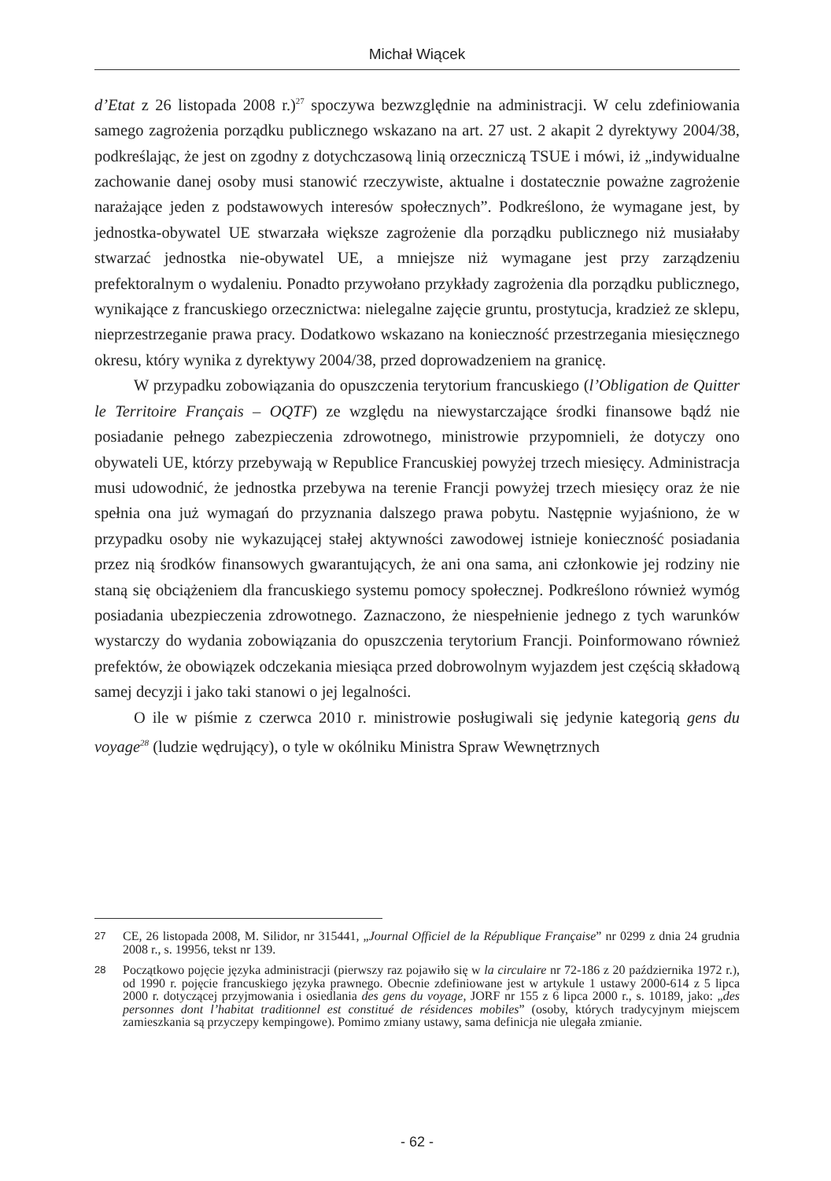Michał Wiącek
d’Etat z 26 listopada 2008 r.)<sup>27</sup> spoczywa bezwzględnie na administracji. W celu zdefiniowania samego zagrożenia porządku publicznego wskazano na art. 27 ust. 2 akapit 2 dyrektywy 2004/38, podkreślając, że jest on zgodny z dotychczasową linią orzeczniczą TSUE i mówi, iż „indywidualne zachowanie danej osoby musi stanowić rzeczywiste, aktualne i dostatecznie poważne zagrożenie narażające jeden z podstawowych interesów społecznych”. Podkreślono, że wymagane jest, by jednostka-obywatel UE stwarzała większe zagrożenie dla porządku publicznego niż musiałaby stwarzać jednostka nie-obywatel UE, a mniejsze niż wymagane jest przy zarządzeniu prefektoralnym o wydaleniu. Ponadto przywołano przykłady zagrożenia dla porządku publicznego, wynikające z francuskiego orzecznictwa: nielegalne zajęcie gruntu, prostytucja, kradzież ze sklepu, nieprzestrzeganie prawa pracy. Dodatkowo wskazano na konieczność przestrzegania miesięcznego okresu, który wynika z dyrektywy 2004/38, przed doprowadzeniem na granicę.
W przypadku zobowiązania do opuszczenia terytorium francuskiego (l’Obligation de Quitter le Territoire Français – OQTF) ze względu na niewystarczające środki finansowe bądź nie posiadanie pełnego zabezpieczenia zdrowotnego, ministrowie przypomnieli, że dotyczy ono obywateli UE, którzy przebywają w Republice Francuskiej powyżej trzech miesięcy. Administracja musi udowodnić, że jednostka przebywa na terenie Francji powyżej trzech miesięcy oraz że nie spełnia ona już wymagań do przyznania dalszego prawa pobytu. Następnie wyjaśniono, że w przypadku osoby nie wykazującej stałej aktywności zawodowej istnieje konieczność posiadania przez nią środków finansowych gwarantujących, że ani ona sama, ani członkowie jej rodziny nie staną się obciążeniem dla francuskiego systemu pomocy społecznej. Podkreślono również wymóg posiadania ubezpieczenia zdrowotnego. Zaznaczono, że niespełnienie jednego z tych warunków wystarczy do wydania zobowiązania do opuszczenia terytorium Francji. Poinformowano również prefektów, że obowiązek odczekania miesiąca przed dobrowolnym wyjazdem jest częścią składową samej decyzji i jako taki stanowi o jej legalności.
O ile w piśmie z czerwca 2010 r. ministrowie posługiwali się jedynie kategorią gens du voyage<sup>28</sup> (ludzie wędrujący), o tyle w okólniku Ministra Spraw Wewnętrznych
27 CE, 26 listopada 2008, M. Silidor, nr 315441, „Journal Officiel de la République Française” nr 0299 z dnia 24 grudnia 2008 r., s. 19956, tekst nr 139.
28 Początkowo pojęcie języka administracji (pierwszy raz pojawiło się w la circulaire nr 72-186 z 20 października 1972 r.), od 1990 r. pojęcie francuskiego języka prawnego. Obecnie zdefiniowane jest w artykule 1 ustawy 2000-614 z 5 lipca 2000 r. dotyczącej przyjmowania i osiedlania des gens du voyage, JORF nr 155 z 6 lipca 2000 r., s. 10189, jako: „des personnes dont l’habitat traditionnel est constitué de résidences mobiles” (osoby, których tradycyjnym miejscem zamieszkania są przyczepy kempingowe). Pomimo zmiany ustawy, sama definicja nie ulegała zmianie.
- 62 -